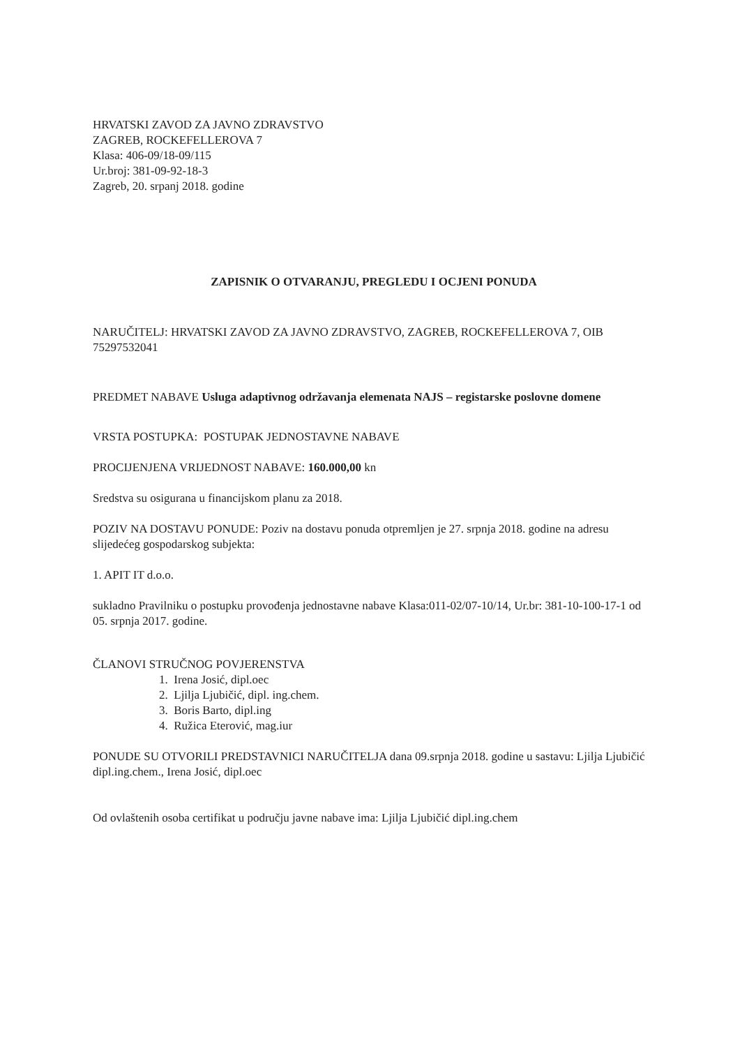HRVATSKI ZAVOD ZA JAVNO ZDRAVSTVO
ZAGREB, ROCKEFELLEROVA 7
Klasa: 406-09/18-09/115
Ur.broj: 381-09-92-18-3
Zagreb, 20. srpanj 2018. godine
ZAPISNIK O OTVARANJU, PREGLEDU I OCJENI PONUDA
NARUČITELJ: HRVATSKI ZAVOD ZA JAVNO ZDRAVSTVO, ZAGREB, ROCKEFELLEROVA 7, OIB 75297532041
PREDMET NABAVE Usluga adaptivnog održavanja elemenata NAJS – registarske poslovne domene
VRSTA POSTUPKA: POSTUPAK JEDNOSTAVNE NABAVE
PROCIJENJENA VRIJEDNOST NABAVE: 160.000,00 kn
Sredstva su osigurana u financijskom planu za 2018.
POZIV NA DOSTAVU PONUDE: Poziv na dostavu ponuda otpremljen je 27. srpnja 2018. godine na adresu slijedećeg gospodarskog subjekta:
1. APIT IT d.o.o.
sukladno Pravilniku o postupku provođenja jednostavne nabave Klasa:011-02/07-10/14, Ur.br: 381-10-100-17-1 od 05. srpnja 2017. godine.
ČLANOVI STRUČNOG POVJERENSTVA
1. Irena Josić, dipl.oec
2. Ljilja Ljubičić, dipl. ing.chem.
3. Boris Barto, dipl.ing
4. Ružica Eterović, mag.iur
PONUDE SU OTVORILI PREDSTAVNICI NARUČITELJA dana 09.srpnja 2018. godine u sastavu: Ljilja Ljubičić dipl.ing.chem., Irena Josić, dipl.oec
Od ovlaštenih osoba certifikat u području javne nabave ima: Ljilja Ljubičić dipl.ing.chem